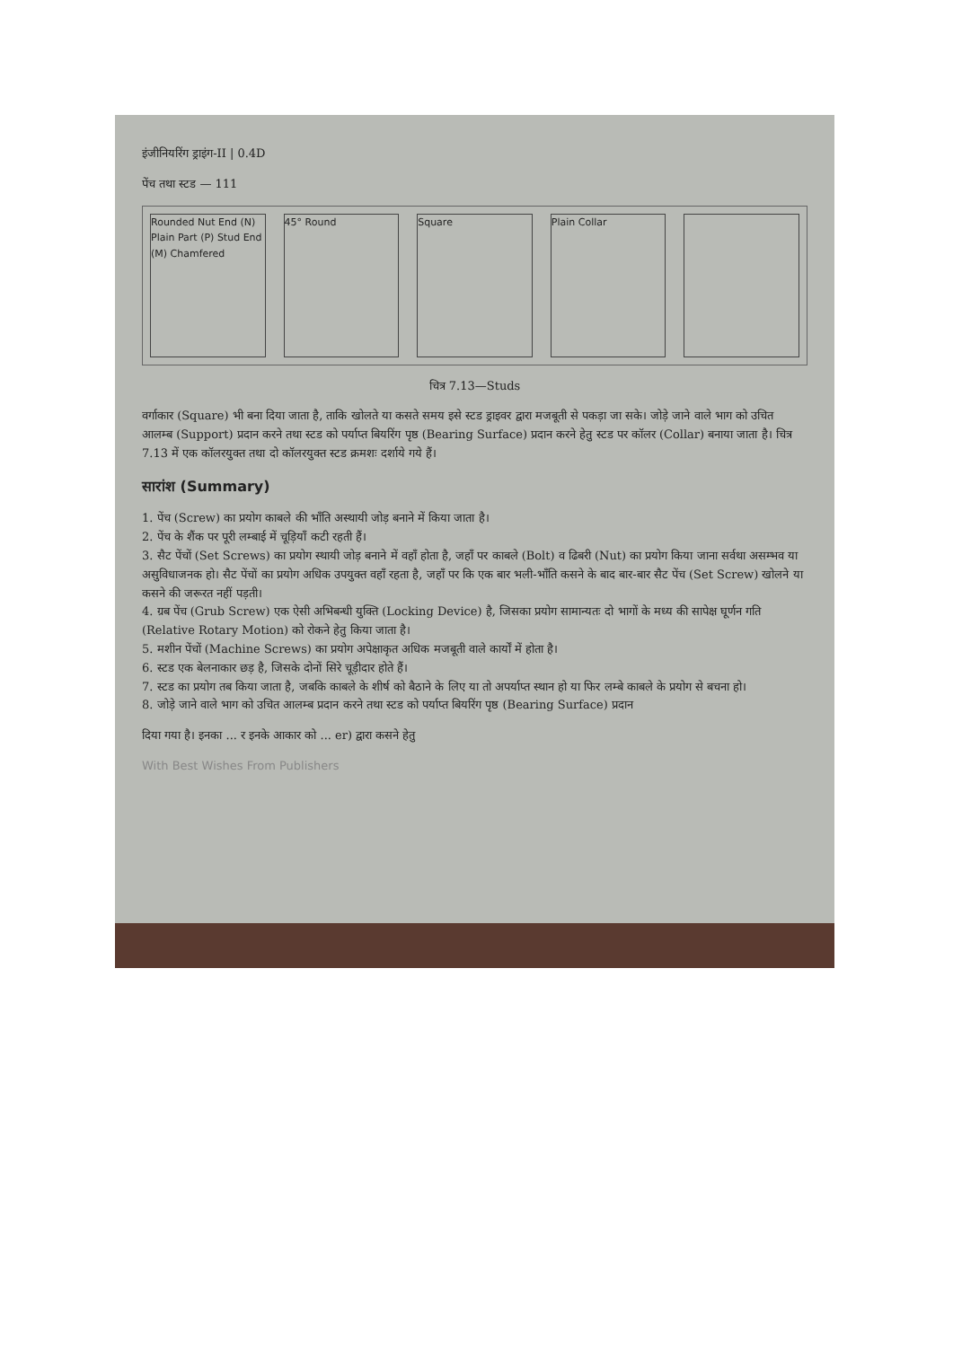इंजीनियरिंग ड्राइंग-II | 0.4D
पेंच तथा स्टड — 111
Rounded Nut End (N) Plain Part (P) Stud End (M) Chamfered
45° Round Square Plain Collar
चित्र 7.13—Studs
वर्गाकार (Square) भी बना दिया जाता है, ताकि खोलते या कसते समय इसे स्टड ड्राइवर द्वारा मजबूती से पकड़ा जा सके। जोड़े जाने वाले भाग को उचित आलम्ब (Support) प्रदान करने तथा स्टड को पर्याप्त बियरिंग पृष्ठ (Bearing Surface) प्रदान करने हेतु स्टड पर कॉलर (Collar) बनाया जाता है। चित्र 7.13 में एक कॉलरयुक्त तथा दो कॉलरयुक्त स्टड क्रमशः दर्शाये गये हैं।
सारांश (Summary)
1. पेंच (Screw) का प्रयोग काबले की भाँति अस्थायी जोड़ बनाने में किया जाता है।
2. पेंच के शैंक पर पूरी लम्बाई में चूड़ियाँ कटी रहती हैं।
3. सैट पेंचों (Set Screws) का प्रयोग स्थायी जोड़ बनाने में वहाँ होता है, जहाँ पर काबले (Bolt) व ढिबरी (Nut) का प्रयोग किया जाना सर्वथा असम्भव या असुविधाजनक हो। सैट पेंचों का प्रयोग अधिक उपयुक्त वहाँ रहता है, जहाँ पर कि एक बार भली-भाँति कसने के बाद बार-बार सैट पेंच (Set Screw) खोलने या कसने की जरूरत नहीं पड़ती।
4. ग्रब पेंच (Grub Screw) एक ऐसी अभिबन्धी युक्ति (Locking Device) है, जिसका प्रयोग सामान्यतः दो भागों के मध्य की सापेक्ष घूर्णन गति (Relative Rotary Motion) को रोकने हेतु किया जाता है।
5. मशीन पेंचों (Machine Screws) का प्रयोग अपेक्षाकृत अधिक मजबूती वाले कार्यों में होता है।
6. स्टड एक बेलनाकार छड़ है, जिसके दोनों सिरे चूड़ीदार होते हैं।
7. स्टड का प्रयोग तब किया जाता है, जबकि काबले के शीर्ष को बैठाने के लिए या तो अपर्याप्त स्थान हो या फिर लम्बे काबले के प्रयोग से बचना हो।
8. जोड़े जाने वाले भाग को उचित आलम्ब प्रदान करने तथा स्टड को पर्याप्त बियरिंग पृष्ठ (Bearing Surface) प्रदान
दिया गया है। इनका ... र इनके आकार को ... er) द्वारा कसने हेतु
With Best Wishes From Publishers